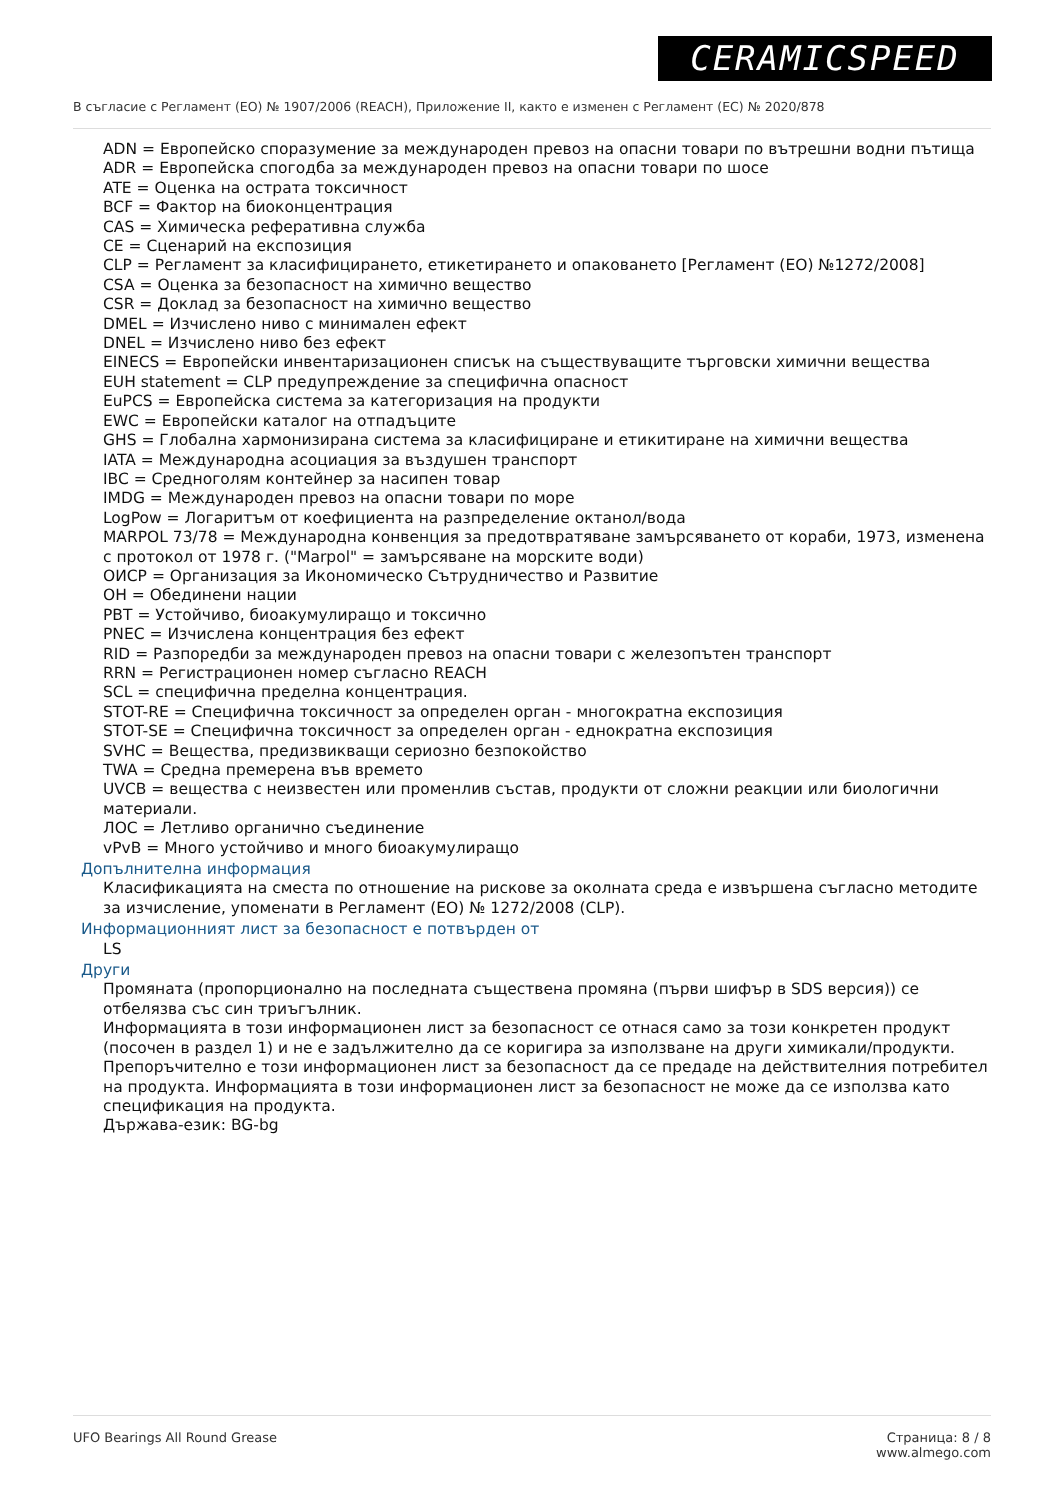CERAMICSPEED
В съгласие с Регламент (ЕО) № 1907/2006 (REACH), Приложение II, както е изменен с Регламент (ЕС) № 2020/878
ADN = Европейско споразумение за международен превоз на опасни товари по вътрешни водни пътища
ADR = Европейска спогодба за международен превоз на опасни товари по шосе
ATE = Оценка на острата токсичност
BCF = Фактор на биоконцентрация
CAS = Химическа реферативна служба
CE = Сценарий на експозиция
CLP = Регламент за класифицирането, етикетирането и опаковането [Регламент (ЕО) №1272/2008]
CSA = Оценка за безопасност на химично вещество
CSR = Доклад за безопасност на химично вещество
DMEL = Изчислено ниво с минимален ефект
DNEL = Изчислено ниво без ефект
EINECS = Европейски инвентаризационен списък на съществуващите търговски химични вещества
EUH statement = CLP предупреждение за специфична опасност
EuPCS = Европейска система за категоризация на продукти
EWC = Европейски каталог на отпадъците
GHS = Глобална хармонизирана система за класифициране и етикитиране на химични вещества
IATA = Международна асоциация за въздушен транспорт
IBC = Средноголям контейнер за насипен товар
IMDG = Международен превоз на опасни товари по море
LogPow = Логаритъм от коефициента на разпределение октанол/вода
MARPOL 73/78 = Международна конвенция за предотвратяване замърсяването от кораби, 1973, изменена с протокол от 1978 г. ("Marpol" = замърсяване на морските води)
ОИСР = Организация за Икономическо Сътрудничество и Развитие
ОН = Обединени нации
PBT = Устойчиво, биоакумулиращо и токсично
PNEC = Изчислена концентрация без ефект
RID = Разпоредби за международен превоз на опасни товари с железопътен транспорт
RRN = Регистрационен номер съгласно REACH
SCL = специфична пределна концентрация.
STOT-RE = Специфична токсичност за определен орган - многократна експозиция
STOT-SE = Специфична токсичност за определен орган - еднократна експозиция
SVHC = Вещества, предизвикващи сериозно безпокойство
TWA = Средна премерена във времето
UVCB = вещества с неизвестен или променлив състав, продукти от сложни реакции или биологични материали.
ЛОС = Летливо органично съединение
vPvB = Много устойчиво и много биоакумулиращо
Допълнителна информация
Класификацията на сместа по отношение на рискове за околната среда е извършена съгласно методите за изчисление, упоменати в Регламент (ЕО) № 1272/2008 (CLP).
Информационният лист за безопасност е потвърден от
LS
Други
Промяната (пропорционално на последната съществена промяна (първи шифър в SDS версия)) се отбелязва със син триъгълник.
Информацията в този информационен лист за безопасност се отнася само за този конкретен продукт (посочен в раздел 1) и не е задължително да се коригира за използване на други химикали/продукти.
Препоръчително е този информационен лист за безопасност да се предаде на действителния потребител на продукта. Информацията в този информационен лист за безопасност не може да се използва като спецификация на продукта.
Държава-език: BG-bg
UFO Bearings All Round Grease Страница: 8 / 8
www.almego.com